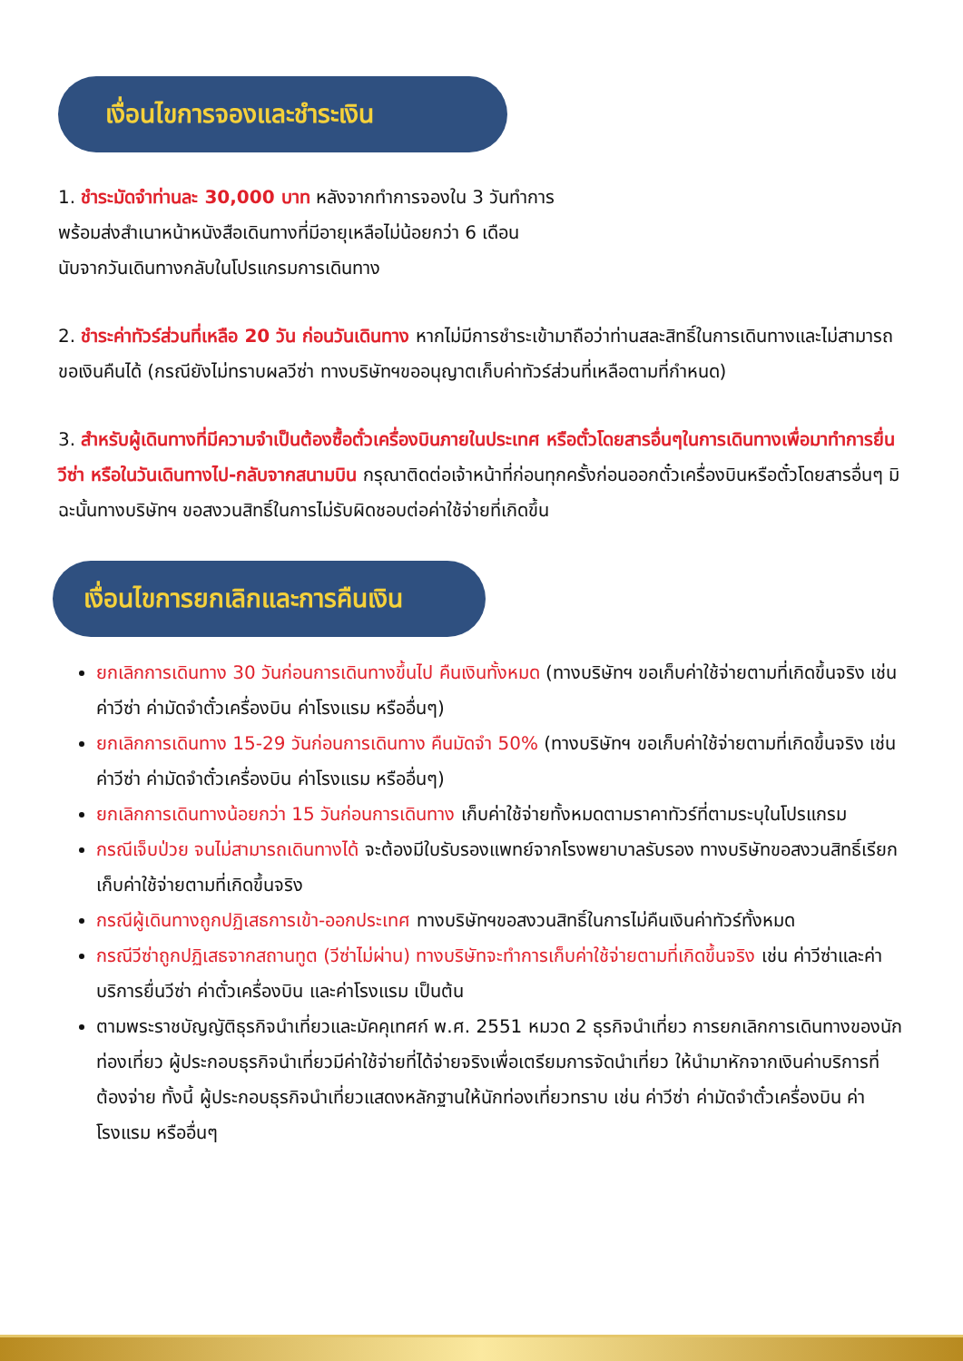เงื่อนไขการจองและชำระเงิน
1. ชำระมัดจำท่านละ 30,000 บาท หลังจากทำการจองใน 3 วันทำการ
พร้อมส่งสำเนาหน้าหนังสือเดินทางที่มีอายุเหลือไม่น้อยกว่า 6 เดือน
นับจากวันเดินทางกลับในโปรแกรมการเดินทาง
2. ชำระค่าทัวร์ส่วนที่เหลือ 20 วัน ก่อนวันเดินทาง หากไม่มีการชำระเข้ามาถือว่าท่านสละสิทธิ์ในการเดินทางและไม่สามารถขอเงินคืนได้ (กรณียังไม่ทราบผลวีซ่า ทางบริษัทฯขออนุญาตเก็บค่าทัวร์ส่วนที่เหลือตามที่กำหนด)
3. สำหรับผู้เดินทางที่มีความจำเป็นต้องซื้อตั๋วเครื่องบินภายในประเทศ หรือตั๋วโดยสารอื่นๆในการเดินทางเพื่อมาทำการยื่นวีซ่า หรือในวันเดินทางไป-กลับจากสนามบิน กรุณาติดต่อเจ้าหน้าที่ก่อนทุกครั้งก่อนออกตั๋วเครื่องบินหรือตั๋วโดยสารอื่นๆ มิฉะนั้นทางบริษัทฯ ขอสงวนสิทธิ์ในการไม่รับผิดชอบต่อค่าใช้จ่ายที่เกิดขึ้น
เงื่อนไขการยกเลิกและการคืนเงิน
ยกเลิกการเดินทาง 30 วันก่อนการเดินทางขึ้นไป คืนเงินทั้งหมด (ทางบริษัทฯ ขอเก็บค่าใช้จ่ายตามที่เกิดขึ้นจริง เช่น ค่าวีซ่า ค่ามัดจำตั๋วเครื่องบิน ค่าโรงแรม หรืออื่นๆ)
ยกเลิกการเดินทาง 15-29 วันก่อนการเดินทาง คืนมัดจำ 50% (ทางบริษัทฯ ขอเก็บค่าใช้จ่ายตามที่เกิดขึ้นจริง เช่น ค่าวีซ่า ค่ามัดจำตั๋วเครื่องบิน ค่าโรงแรม หรืออื่นๆ)
ยกเลิกการเดินทางน้อยกว่า 15 วันก่อนการเดินทาง เก็บค่าใช้จ่ายทั้งหมดตามราคาทัวร์ที่ตามระบุในโปรแกรม
กรณีเจ็บป่วย จนไม่สามารถเดินทางได้ จะต้องมีใบรับรองแพทย์จากโรงพยาบาลรับรอง ทางบริษัทขอสงวนสิทธิ์เรียกเก็บค่าใช้จ่ายตามที่เกิดขึ้นจริง
กรณีผู้เดินทางถูกปฏิเสธการเข้า-ออกประเทศ ทางบริษัทฯขอสงวนสิทธิ์ในการไม่คืนเงินค่าทัวร์ทั้งหมด
กรณีวีซ่าถูกปฏิเสธจากสถานทูต (วีซ่าไม่ผ่าน) ทางบริษัทจะทำการเก็บค่าใช้จ่ายตามที่เกิดขึ้นจริง เช่น ค่าวีซ่าและค่าบริการยื่นวีซ่า ค่าตั๋วเครื่องบิน และค่าโรงแรม เป็นต้น
ตามพระราชบัญญัติธุรกิจนำเที่ยวและมัคคุเทศก์ พ.ศ. 2551 หมวด 2 ธุรกิจนำเที่ยว การยกเลิกการเดินทางของนักท่องเที่ยว ผู้ประกอบธุรกิจนำเที่ยวมีค่าใช้จ่ายที่ได้จ่ายจริงเพื่อเตรียมการจัดนำเที่ยว ให้นำมาหักจากเงินค่าบริการที่ต้องจ่าย ทั้งนี้ ผู้ประกอบธุรกิจนำเที่ยวแสดงหลักฐานให้นักท่องเที่ยวทราบ เช่น ค่าวีซ่า ค่ามัดจำตั๋วเครื่องบิน ค่าโรงแรม หรืออื่นๆ